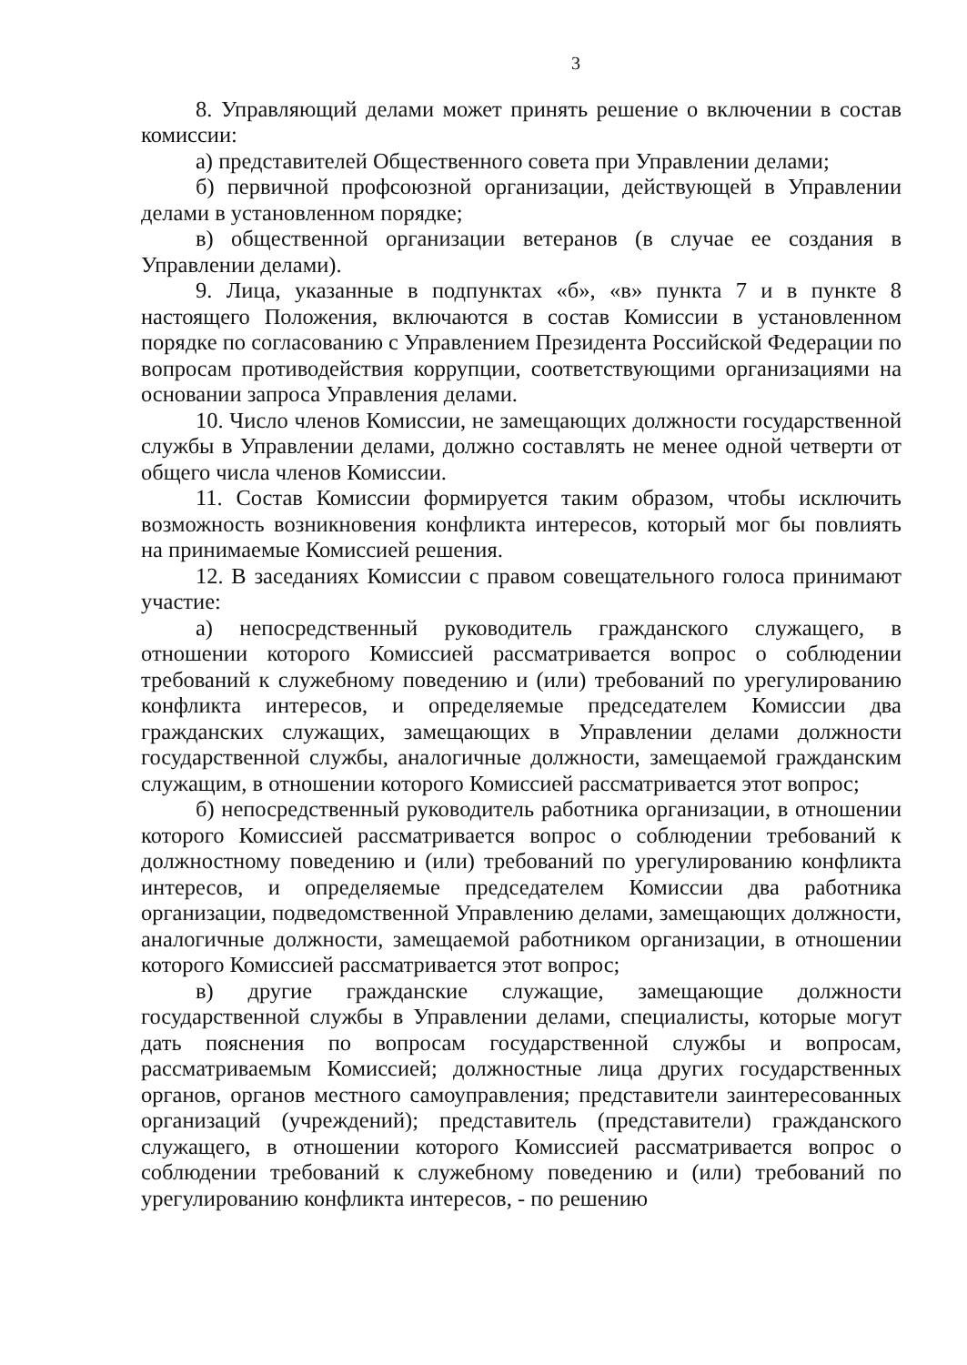3
8. Управляющий делами может принять решение о включении в состав комиссии:
а) представителей Общественного совета при Управлении делами;
б) первичной профсоюзной организации, действующей в Управлении делами в установленном порядке;
в) общественной организации ветеранов (в случае ее создания в Управлении делами).
9. Лица, указанные в подпунктах «б», «в» пункта 7 и в пункте 8 настоящего Положения, включаются в состав Комиссии в установленном порядке по согласованию с Управлением Президента Российской Федерации по вопросам противодействия коррупции, соответствующими организациями на основании запроса Управления делами.
10. Число членов Комиссии, не замещающих должности государственной службы в Управлении делами, должно составлять не менее одной четверти от общего числа членов Комиссии.
11. Состав Комиссии формируется таким образом, чтобы исключить возможность возникновения конфликта интересов, который мог бы повлиять на принимаемые Комиссией решения.
12. В заседаниях Комиссии с правом совещательного голоса принимают участие:
а) непосредственный руководитель гражданского служащего, в отношении которого Комиссией рассматривается вопрос о соблюдении требований к служебному поведению и (или) требований по урегулированию конфликта интересов, и определяемые председателем Комиссии два гражданских служащих, замещающих в Управлении делами должности государственной службы, аналогичные должности, замещаемой гражданским служащим, в отношении которого Комиссией рассматривается этот вопрос;
б) непосредственный руководитель работника организации, в отношении которого Комиссией рассматривается вопрос о соблюдении требований к должностному поведению и (или) требований по урегулированию конфликта интересов, и определяемые председателем Комиссии два работника организации, подведомственной Управлению делами, замещающих должности, аналогичные должности, замещаемой работником организации, в отношении которого Комиссией рассматривается этот вопрос;
в) другие гражданские служащие, замещающие должности государственной службы в Управлении делами, специалисты, которые могут дать пояснения по вопросам государственной службы и вопросам, рассматриваемым Комиссией; должностные лица других государственных органов, органов местного самоуправления; представители заинтересованных организаций (учреждений); представитель (представители) гражданского служащего, в отношении которого Комиссией рассматривается вопрос о соблюдении требований к служебному поведению и (или) требований по урегулированию конфликта интересов, - по решению